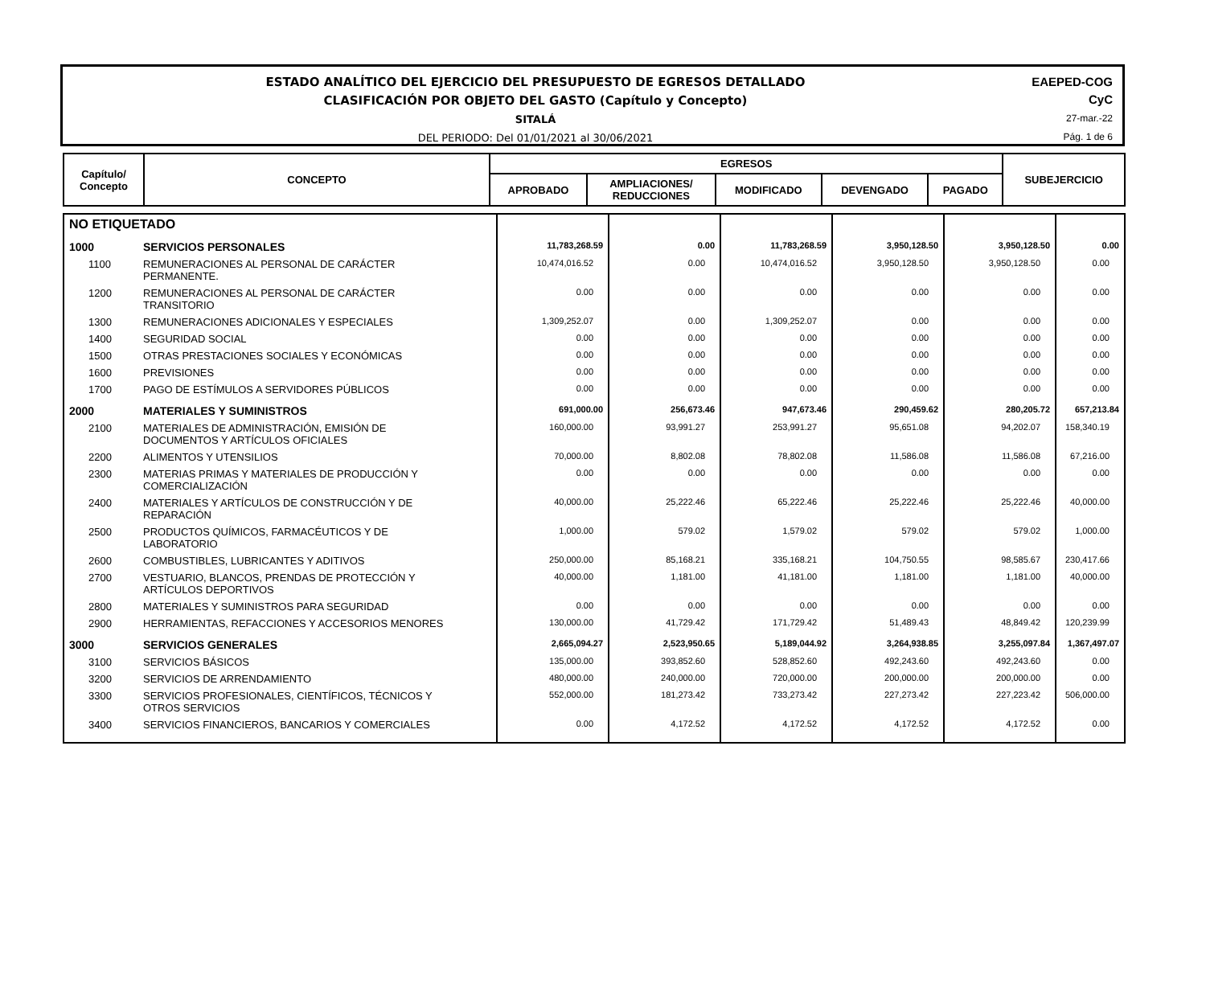ESTADO ANALÍTICO DEL EJERCICIO DEL PRESUPUESTO DE EGRESOS DETALLADO
CLASIFICACIÓN POR OBJETO DEL GASTO (Capítulo y Concepto)
SITALÁ
DEL PERIODO: Del 01/01/2021 al 30/06/2021
EAEPED-COG
CyC
27-mar.-22
Pág. 1 de 6
| Capítulo/ Concepto | CONCEPTO | EGRESOS | | | | | SUBEJERCICIO |
| --- | --- | --- | --- | --- | --- | --- | --- |
| | | APROBADO | AMPLIACIONES/ REDUCCIONES | MODIFICADO | DEVENGADO | PAGADO | |
| NO ETIQUETADO | | | | | | | |
| 1000 | SERVICIOS PERSONALES | 11,783,268.59 | 0.00 | 11,783,268.59 | 3,950,128.50 | 3,950,128.50 | 0.00 |
| 1100 | REMUNERACIONES AL PERSONAL DE CARÁCTER PERMANENTE. | 10,474,016.52 | 0.00 | 10,474,016.52 | 3,950,128.50 | 3,950,128.50 | 0.00 |
| 1200 | REMUNERACIONES AL PERSONAL DE CARÁCTER TRANSITORIO | 0.00 | 0.00 | 0.00 | 0.00 | 0.00 | 0.00 |
| 1300 | REMUNERACIONES ADICIONALES Y ESPECIALES | 1,309,252.07 | 0.00 | 1,309,252.07 | 0.00 | 0.00 | 0.00 |
| 1400 | SEGURIDAD SOCIAL | 0.00 | 0.00 | 0.00 | 0.00 | 0.00 | 0.00 |
| 1500 | OTRAS PRESTACIONES SOCIALES Y ECONÓMICAS | 0.00 | 0.00 | 0.00 | 0.00 | 0.00 | 0.00 |
| 1600 | PREVISIONES | 0.00 | 0.00 | 0.00 | 0.00 | 0.00 | 0.00 |
| 1700 | PAGO DE ESTÍMULOS A SERVIDORES PÚBLICOS | 0.00 | 0.00 | 0.00 | 0.00 | 0.00 | 0.00 |
| 2000 | MATERIALES Y SUMINISTROS | 691,000.00 | 256,673.46 | 947,673.46 | 290,459.62 | 280,205.72 | 657,213.84 |
| 2100 | MATERIALES DE ADMINISTRACIÓN, EMISIÓN DE DOCUMENTOS Y ARTÍCULOS OFICIALES | 160,000.00 | 93,991.27 | 253,991.27 | 95,651.08 | 94,202.07 | 158,340.19 |
| 2200 | ALIMENTOS Y UTENSILIOS | 70,000.00 | 8,802.08 | 78,802.08 | 11,586.08 | 11,586.08 | 67,216.00 |
| 2300 | MATERIAS PRIMAS Y MATERIALES DE PRODUCCIÓN Y COMERCIALIZACIÓN | 0.00 | 0.00 | 0.00 | 0.00 | 0.00 | 0.00 |
| 2400 | MATERIALES Y ARTÍCULOS DE CONSTRUCCIÓN Y DE REPARACIÓN | 40,000.00 | 25,222.46 | 65,222.46 | 25,222.46 | 25,222.46 | 40,000.00 |
| 2500 | PRODUCTOS QUÍMICOS, FARMACÉUTICOS Y DE LABORATORIO | 1,000.00 | 579.02 | 1,579.02 | 579.02 | 579.02 | 1,000.00 |
| 2600 | COMBUSTIBLES, LUBRICANTES Y ADITIVOS | 250,000.00 | 85,168.21 | 335,168.21 | 104,750.55 | 98,585.67 | 230,417.66 |
| 2700 | VESTUARIO, BLANCOS, PRENDAS DE PROTECCIÓN Y ARTÍCULOS DEPORTIVOS | 40,000.00 | 1,181.00 | 41,181.00 | 1,181.00 | 1,181.00 | 40,000.00 |
| 2800 | MATERIALES Y SUMINISTROS PARA SEGURIDAD | 0.00 | 0.00 | 0.00 | 0.00 | 0.00 | 0.00 |
| 2900 | HERRAMIENTAS, REFACCIONES Y ACCESORIOS MENORES | 130,000.00 | 41,729.42 | 171,729.42 | 51,489.43 | 48,849.42 | 120,239.99 |
| 3000 | SERVICIOS GENERALES | 2,665,094.27 | 2,523,950.65 | 5,189,044.92 | 3,264,938.85 | 3,255,097.84 | 1,367,497.07 |
| 3100 | SERVICIOS BÁSICOS | 135,000.00 | 393,852.60 | 528,852.60 | 492,243.60 | 492,243.60 | 0.00 |
| 3200 | SERVICIOS DE ARRENDAMIENTO | 480,000.00 | 240,000.00 | 720,000.00 | 200,000.00 | 200,000.00 | 0.00 |
| 3300 | SERVICIOS PROFESIONALES, CIENTÍFICOS, TÉCNICOS Y OTROS SERVICIOS | 552,000.00 | 181,273.42 | 733,273.42 | 227,273.42 | 227,223.42 | 506,000.00 |
| 3400 | SERVICIOS FINANCIEROS, BANCARIOS Y COMERCIALES | 0.00 | 4,172.52 | 4,172.52 | 4,172.52 | 4,172.52 | 0.00 |